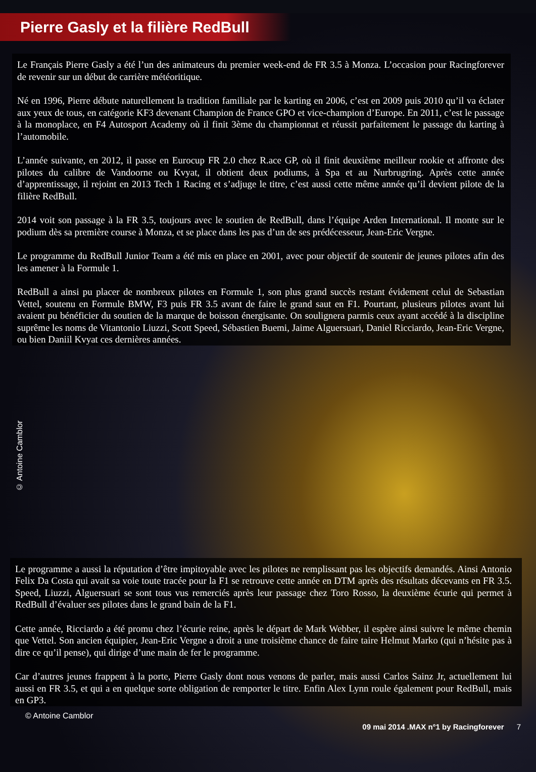Pierre Gasly et la filière RedBull
Le Français Pierre Gasly a été l’un des animateurs du premier week-end de FR 3.5 à Monza. L’occasion pour Racingforever de revenir sur un début de carrière météoritique.
Né en 1996, Pierre débute naturellement la tradition familiale par le karting en 2006, c’est en 2009 puis 2010 qu’il va éclater aux yeux de tous, en catégorie KF3 devenant Champion de France GPO et vice-champion d’Europe. En 2011, c’est le passage à la monoplace, en F4 Autosport Academy où il finit 3ème du championnat et réussit parfaitement le passage du karting à l’automobile.
L’année suivante, en 2012, il passe en Eurocup FR 2.0 chez R.ace GP, où il finit deuxième meilleur rookie et affronte des pilotes du calibre de Vandoorne ou Kvyat, il obtient deux podiums, à Spa et au Nurbrugring. Après cette année d’apprentissage, il rejoint en 2013 Tech 1 Racing et s’adjuge le titre, c’est aussi cette même année qu’il devient pilote de la filière RedBull.
2014 voit son passage à la FR 3.5, toujours avec le soutien de RedBull, dans l’équipe Arden International. Il monte sur le podium dès sa première course à Monza, et se place dans les pas d’un de ses prédécesseur, Jean-Eric Vergne.
Le programme du RedBull Junior Team a été mis en place en 2001, avec pour objectif de soutenir de jeunes pilotes afin des les amener à la Formule 1.
RedBull a ainsi pu placer de nombreux pilotes en Formule 1, son plus grand succès restant évidement celui de Sebastian Vettel, soutenu en Formule BMW, F3 puis FR 3.5 avant de faire le grand saut en F1. Pourtant, plusieurs pilotes avant lui avaient pu bénéficier du soutien de la marque de boisson énergisante. On soulignera parmis ceux ayant accédé à la discipline suprême les noms de Vitantonio Liuzzi, Scott Speed, Sébastien Buemi, Jaime Alguersuari, Daniel Ricciardo, Jean-Eric Vergne, ou bien Daniil Kvyat ces dernières années.
© Antoine Camblor
Le programme a aussi la réputation d’être impitoyable avec les pilotes ne remplissant pas les objectifs demandés. Ainsi Antonio Felix Da Costa qui avait sa voie toute tracée pour la F1 se retrouve cette année en DTM après des résultats décevants en FR 3.5. Speed, Liuzzi, Alguersuari se sont tous vus remerciés après leur passage chez Toro Rosso, la deuxième écurie qui permet à RedBull d’évaluer ses pilotes dans le grand bain de la F1.
Cette année, Ricciardo a été promu chez l’écurie reine, après le départ de Mark Webber, il espère ainsi suivre le même chemin que Vettel. Son ancien équipier, Jean-Eric Vergne a droit a une troisième chance de faire taire Helmut Marko (qui n’hésite pas à dire ce qu’il pense), qui dirige d’une main de fer le programme.
Car d’autres jeunes frappent à la porte, Pierre Gasly dont nous venons de parler, mais aussi Carlos Sainz Jr, actuellement lui aussi en FR 3.5, et qui a en quelque sorte obligation de remporter le titre. Enfin Alex Lynn roule également pour RedBull, mais en GP3.
© Antoine Camblor
09 mai 2014 .MAX n°1 by Racingforever 7